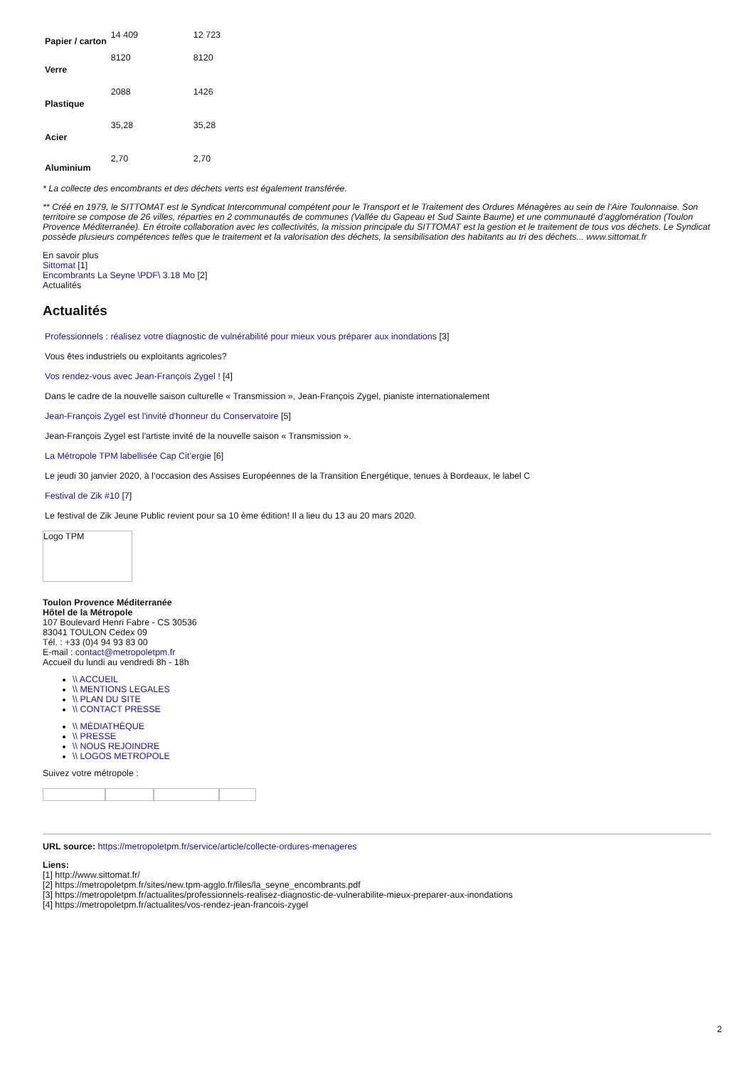| Papier / carton | 14 409 | 12 723 |
| Verre | 8120 | 8120 |
| Plastique | 2088 | 1426 |
| Acier | 35,28 | 35,28 |
| Aluminium | 2,70 | 2,70 |
* La collecte des encombrants et des déchets verts est également transférée.
** Créé en 1979, le SITTOMAT est le Syndicat Intercommunal compétent pour le Transport et le Traitement des Ordures Ménagères au sein de l’Aire Toulonnaise. Son territoire se compose de 26 villes, réparties en 2 communautés de communes (Vallée du Gapeau et Sud Sainte Baume) et une communauté d’agglomération (Toulon Provence Méditerranée). En étroite collaboration avec les collectivités, la mission principale du SITTOMAT est la gestion et le traitement de tous vos déchets. Le Syndicat possède plusieurs compétences telles que le traitement et la valorisation des déchets, la sensibilisation des habitants au tri des déchets... www.sittomat.fr
En savoir plus
Sittomat [1]
Encombrants La Seyne \PDF\ 3.18 Mo [2]
Actualités
Actualités
Professionnels : réalisez votre diagnostic de vulnérabilité pour mieux vous préparer aux inondations [3]
Vous êtes industriels ou exploitants agricoles?
Vos rendez-vous avec Jean-François Zygel ! [4]
Dans le cadre de la nouvelle saison culturelle « Transmission », Jean-François Zygel, pianiste internationalement
Jean-François Zygel est l'invité d'honneur du Conservatoire [5]
Jean-François Zygel est l'artiste invité de la nouvelle saison « Transmission ».
La Métropole TPM labellisée Cap Cit’ergie [6]
Le jeudi 30 janvier 2020, à l’occasion des Assises Européennes de la Transition Énergétique, tenues à Bordeaux, le label C
Festival de Zik #10 [7]
Le festival de Zik Jeune Public revient pour sa 10 ème édition! Il a lieu du 13 au 20 mars 2020.
Logo TPM
Toulon Provence Méditerranée
Hôtel de la Métropole
107 Boulevard Henri Fabre - CS 30536
83041 TOULON Cedex 09
Tél. : +33 (0)4 94 93 83 00
E-mail : contact@metropoletpm.fr
Accueil du lundi au vendredi 8h - 18h
\\ ACCUEIL
\\ MENTIONS LEGALES
\\ PLAN DU SITE
\\ CONTACT PRESSE
\\ MÉDIATHÈQUE
\\ PRESSE
\\ NOUS REJOINDRE
\\ LOGOS METROPOLE
Suivez votre métropole :
URL source: https://metropoletpm.fr/service/article/collecte-ordures-menageres
Liens:
[1] http://www.sittomat.fr/
[2] https://metropoletpm.fr/sites/new.tpm-agglo.fr/files/la_seyne_encombrants.pdf
[3] https://metropoletpm.fr/actualites/professionnels-realisez-diagnostic-de-vulnerabilite-mieux-preparer-aux-inondations
[4] https://metropoletpm.fr/actualites/vos-rendez-jean-francois-zygel
2